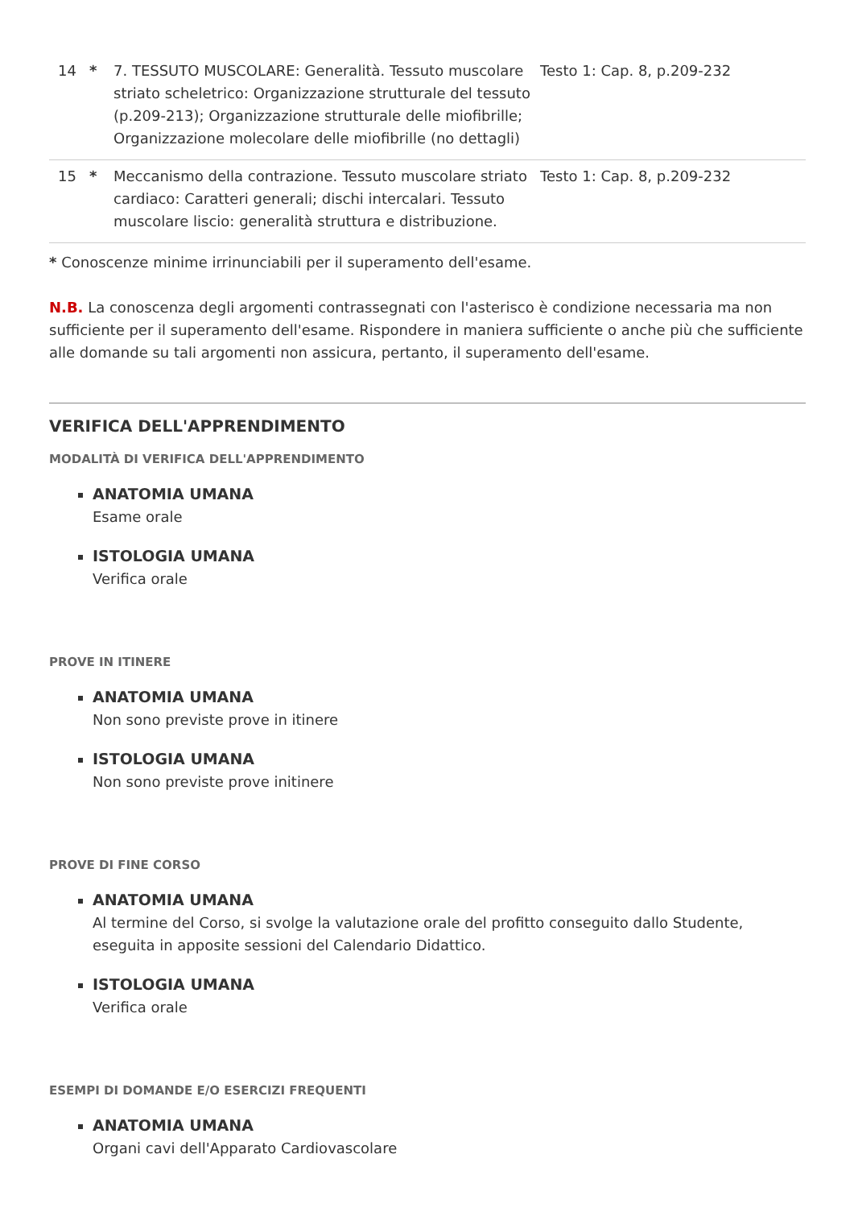| 14 | * | 7. TESSUTO MUSCOLARE: Generalità. Tessuto muscolare striato scheletrico: Organizzazione strutturale del tessuto (p.209-213); Organizzazione strutturale delle miofibrille; Organizzazione molecolare delle miofibrille (no dettagli) | Testo 1: Cap. 8, p.209-232 |
| 15 | * | Meccanismo della contrazione. Tessuto muscolare striato cardiaco: Caratteri generali; dischi intercalari. Tessuto muscolare liscio: generalità struttura e distribuzione. | Testo 1: Cap. 8, p.209-232 |
* Conoscenze minime irrinunciabili per il superamento dell'esame.
N.B. La conoscenza degli argomenti contrassegnati con l'asterisco è condizione necessaria ma non sufficiente per il superamento dell'esame. Rispondere in maniera sufficiente o anche più che sufficiente alle domande su tali argomenti non assicura, pertanto, il superamento dell'esame.
VERIFICA DELL'APPRENDIMENTO
MODALITÀ DI VERIFICA DELL'APPRENDIMENTO
ANATOMIA UMANA
Esame orale
ISTOLOGIA UMANA
Verifica orale
PROVE IN ITINERE
ANATOMIA UMANA
Non sono previste prove in itinere
ISTOLOGIA UMANA
Non sono previste prove initinere
PROVE DI FINE CORSO
ANATOMIA UMANA
Al termine del Corso, si svolge la valutazione orale del profitto conseguito dallo Studente, eseguita in apposite sessioni del Calendario Didattico.
ISTOLOGIA UMANA
Verifica orale
ESEMPI DI DOMANDE E/O ESERCIZI FREQUENTI
ANATOMIA UMANA
Organi cavi dell'Apparato Cardiovascolare